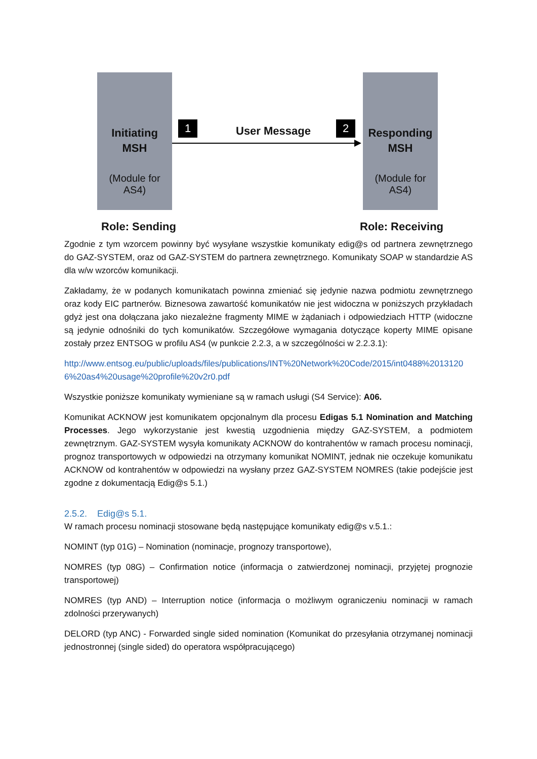Initiating
MSH
(Module for AS4)
Responding
MSH
(Module for AS4)
1 2
User Message
Role: Sending Role: Receiving
Zgodnie z tym wzorcem powinny być wysyłane wszystkie komunikaty edig@s od partnera zewnętrznego do GAZ-SYSTEM, oraz od GAZ-SYSTEM do partnera zewnętrznego. Komunikaty SOAP w standardzie AS dla w/w wzorców komunikacji.
Zakładamy, że w podanych komunikatach powinna zmieniać się jedynie nazwa podmiotu zewnętrznego oraz kody EIC partnerów. Biznesowa zawartość komunikatów nie jest widoczna w poniższych przykładach gdyż jest ona dołączana jako niezależne fragmenty MIME w żądaniach i odpowiedziach HTTP (widoczne są jedynie odnośniki do tych komunikatów. Szczegółowe wymagania dotyczące koperty MIME opisane zostały przez ENTSOG w profilu AS4 (w punkcie 2.2.3, a w szczególności w 2.2.3.1):
http://www.entsog.eu/public/uploads/files/publications/INT%20Network%20Code/2015/int0488%20131206%20as4%20usage%20profile%20v2r0.pdf
Wszystkie poniższe komunikaty wymieniane są w ramach usługi (S4 Service): A06.
Komunikat ACKNOW jest komunikatem opcjonalnym dla procesu Edigas 5.1 Nomination and Matching Processes. Jego wykorzystanie jest kwestią uzgodnienia między GAZ-SYSTEM, a podmiotem zewnętrznym. GAZ-SYSTEM wysyła komunikaty ACKNOW do kontrahentów w ramach procesu nominacji, prognoz transportowych w odpowiedzi na otrzymany komunikat NOMINT, jednak nie oczekuje komunikatu ACKNOW od kontrahentów w odpowiedzi na wysłany przez GAZ-SYSTEM NOMRES (takie podejście jest zgodne z dokumentacją Edig@s 5.1.)
2.5.2. Edig@s 5.1.
W ramach procesu nominacji stosowane będą następujące komunikaty edig@s v.5.1.:
NOMINT (typ 01G) – Nomination (nominacje, prognozy transportowe),
NOMRES (typ 08G) – Confirmation notice (informacja o zatwierdzonej nominacji, przyjętej prognozie transportowej)
NOMRES (typ AND) – Interruption notice (informacja o możliwym ograniczeniu nominacji w ramach zdolności przerywanych)
DELORD (typ ANC) - Forwarded single sided nomination (Komunikat do przesyłania otrzymanej nominacji jednostronnej (single sided) do operatora współpracującego)